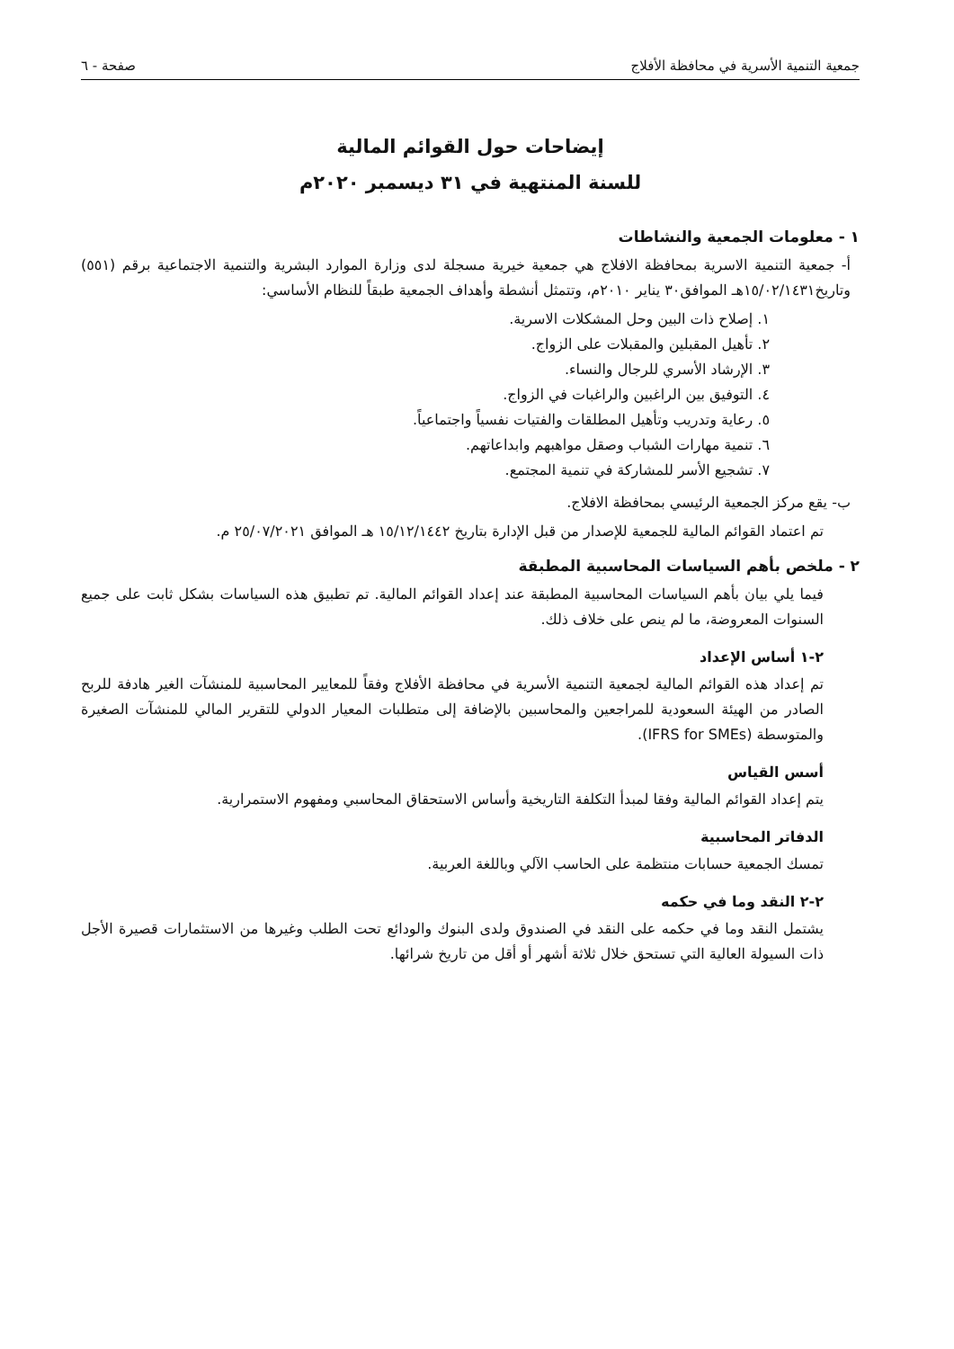جمعية التنمية الأسرية في محافظة الأفلاج صفحة - ٦
إيضاحات حول القوائم المالية
للسنة المنتهية في ٣١ ديسمبر ٢٠٢٠م
١ - معلومات الجمعية والنشاطات
أ- جمعية التنمية الاسرية بمحافظة الافلاج هي جمعية خيرية مسجلة لدى وزارة الموارد البشرية والتنمية الاجتماعية برقم (٥٥١) وتاريخ١٥/٠٢/١٤٣١هـ الموافق٣٠ يناير ٢٠١٠م، وتتمثل أنشطة وأهداف الجمعية طبقاً للنظام الأساسي:
١. إصلاح ذات البين وحل المشكلات الاسرية.
٢. تأهيل المقبلين والمقبلات على الزواج.
٣. الإرشاد الأسري للرجال والنساء.
٤. التوفيق بين الراغبين والراغبات في الزواج.
٥. رعاية وتدريب وتأهيل المطلقات والفتيات نفسياً واجتماعياً.
٦. تنمية مهارات الشباب وصقل مواهبهم وابداعاتهم.
٧. تشجيع الأسر للمشاركة في تنمية المجتمع.
ب- يقع مركز الجمعية الرئيسي بمحافظة الافلاج.
تم اعتماد القوائم المالية للجمعية للإصدار من قبل الإدارة بتاريخ ١٥/١٢/١٤٤٢ هـ الموافق ٢٥/٠٧/٢٠٢١ م.
٢ - ملخص بأهم السياسات المحاسبية المطبقة
فيما يلي بيان بأهم السياسات المحاسبية المطبقة عند إعداد القوائم المالية. تم تطبيق هذه السياسات بشكل ثابت على جميع السنوات المعروضة، ما لم ينص على خلاف ذلك.
٢-١ أساس الإعداد
تم إعداد هذه القوائم المالية لجمعية التنمية الأسرية في محافظة الأفلاج وفقاً للمعايير المحاسبية للمنشآت الغير هادفة للربح الصادر من الهيئة السعودية للمراجعين والمحاسبين بالإضافة إلى متطلبات المعيار الدولي للتقرير المالي للمنشآت الصغيرة والمتوسطة (IFRS for SMEs).
أسس القياس
يتم إعداد القوائم المالية وفقا لمبدأ التكلفة التاريخية وأساس الاستحقاق المحاسبي ومفهوم الاستمرارية.
الدفاتر المحاسبية
تمسك الجمعية حسابات منتظمة على الحاسب الآلي وباللغة العربية.
٢-٢ النقد وما في حكمه
يشتمل النقد وما في حكمه على النقد في الصندوق ولدى البنوك والودائع تحت الطلب وغيرها من الاستثمارات قصيرة الأجل ذات السيولة العالية التي تستحق خلال ثلاثة أشهر أو أقل من تاريخ شرائها.